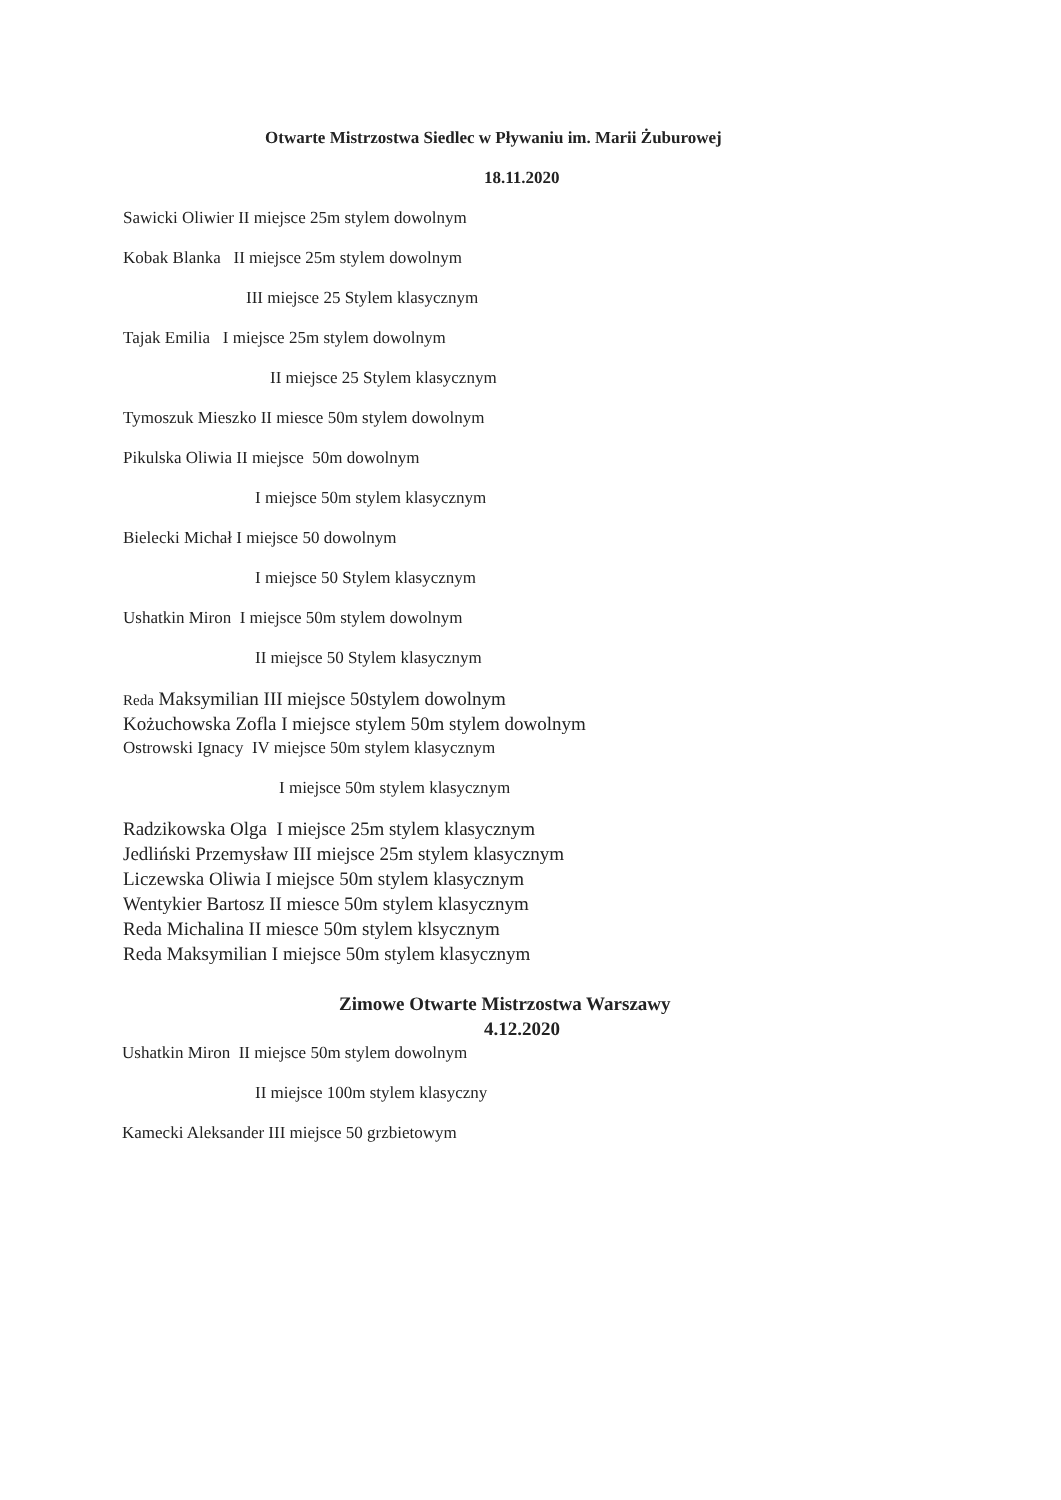Otwarte Mistrzostwa Siedlec w Pływaniu im. Marii Żuburowej
18.11.2020
Sawicki Oliwier II miejsce 25m stylem dowolnym
Kobak Blanka II miejsce 25m stylem dowolnym
III miejsce 25 Stylem klasycznym
Tajak Emilia I miejsce 25m stylem dowolnym
II miejsce 25 Stylem klasycznym
Tymoszuk Mieszko II miesce 50m stylem dowolnym
Pikulska Oliwia II miejsce 50m dowolnym
I miejsce 50m stylem klasycznym
Bielecki Michał I miejsce 50 dowolnym
I miejsce 50 Stylem klasycznym
Ushatkin Miron I miejsce 50m stylem dowolnym
II miejsce 50 Stylem klasycznym
Reda Maksymilian III miejsce 50stylem dowolnym
Kożuchowska Zofla I miejsce stylem 50m stylem dowolnym
Ostrowski Ignacy IV miejsce 50m stylem klasycznym
I miejsce 50m stylem klasycznym
Radzikowska Olga I miejsce 25m stylem klasycznym
Jedliński Przemysław III miejsce 25m stylem klasycznym
Liczewska Oliwia I miejsce 50m stylem klasycznym
Wentykier Bartosz II miesce 50m stylem klasycznym
Reda Michalina II miesce 50m stylem klsycznym
Reda Maksymilian I miejsce 50m stylem klasycznym
Zimowe Otwarte Mistrzostwa Warszawy
4.12.2020
Ushatkin Miron II miejsce 50m stylem dowolnym
II miejsce 100m stylem klasyczny
Kamecki Aleksander III miejsce 50 grzbietowym